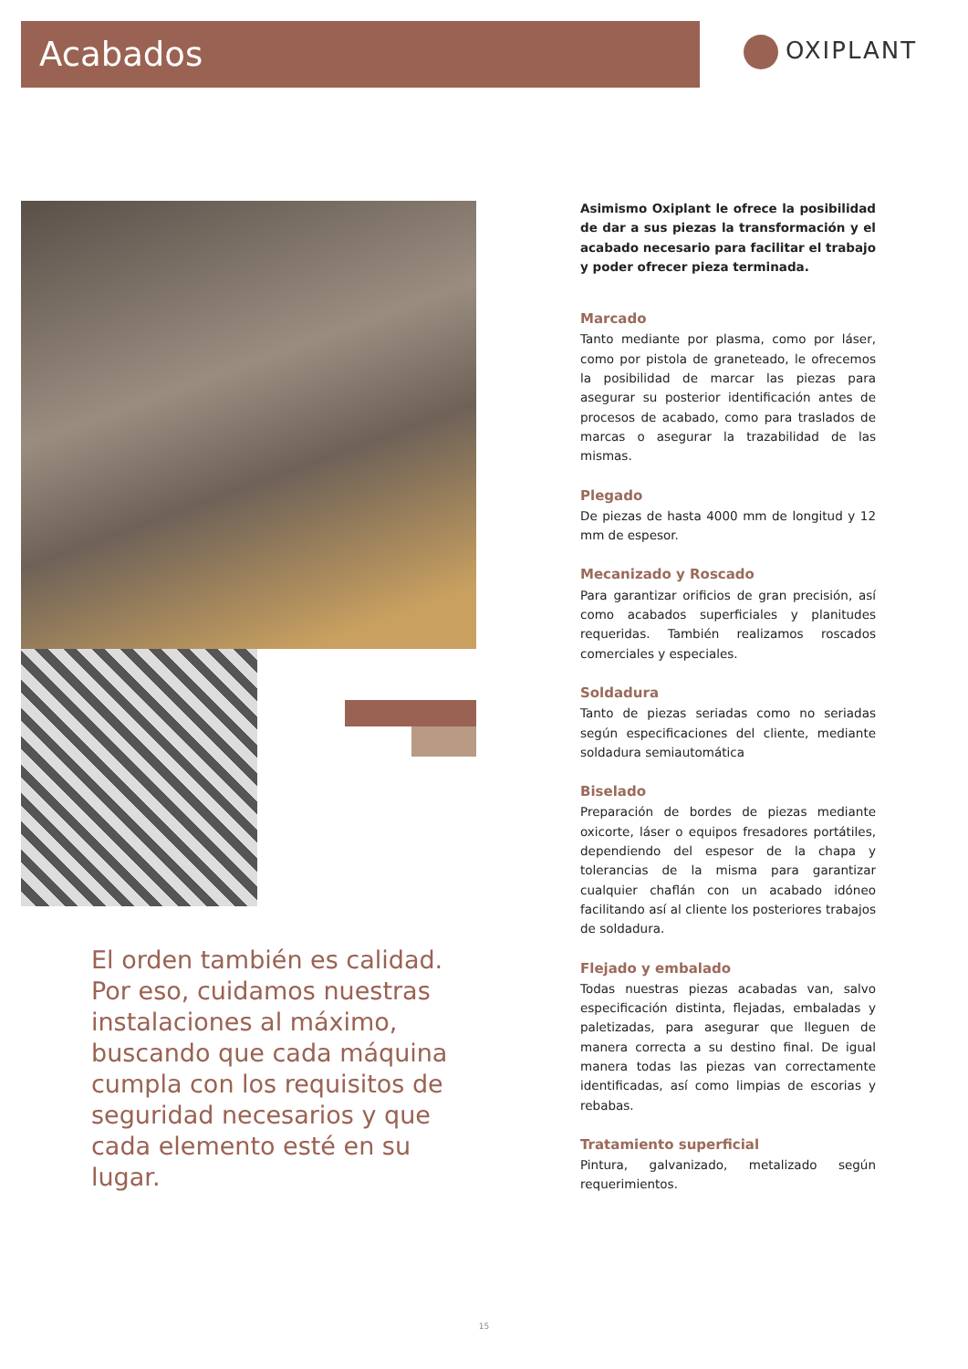Acabados OXIPLANT
Asimismo Oxiplant le ofrece la posibilidad de dar a sus piezas la transformación y el acabado necesario para facilitar el trabajo y poder ofrecer pieza terminada.
Marcado
Tanto mediante por plasma, como por láser, como por pistola de graneteado, le ofrecemos la posibilidad de marcar las piezas para asegurar su posterior identificación antes de procesos de acabado, como para traslados de marcas o asegurar la trazabilidad de las mismas.
Plegado
De piezas de hasta 4000 mm de longitud y 12 mm de espesor.
Mecanizado y Roscado
Para garantizar orificios de gran precisión, así como acabados superficiales y planitudes requeridas. También realizamos roscados comerciales y especiales.
Soldadura
Tanto de piezas seriadas como no seriadas según especificaciones del cliente, mediante soldadura semiautomática
Biselado
Preparación de bordes de piezas mediante oxicorte, láser o equipos fresadores portátiles, dependiendo del espesor de la chapa y tolerancias de la misma para garantizar cualquier chaflán con un acabado idóneo facilitando así al cliente los posteriores trabajos de soldadura.
Flejado y embalado
Todas nuestras piezas acabadas van, salvo especificación distinta, flejadas, embaladas y paletizadas, para asegurar que lleguen de manera correcta a su destino final. De igual manera todas las piezas van correctamente identificadas, así como limpias de escorias y rebabas.
Tratamiento superficial
Pintura, galvanizado, metalizado según requerimientos.
El orden también es calidad. Por eso, cuidamos nuestras instalaciones al máximo, buscando que cada máquina cumpla con los requisitos de seguridad necesarios y que cada elemento esté en su lugar.
15